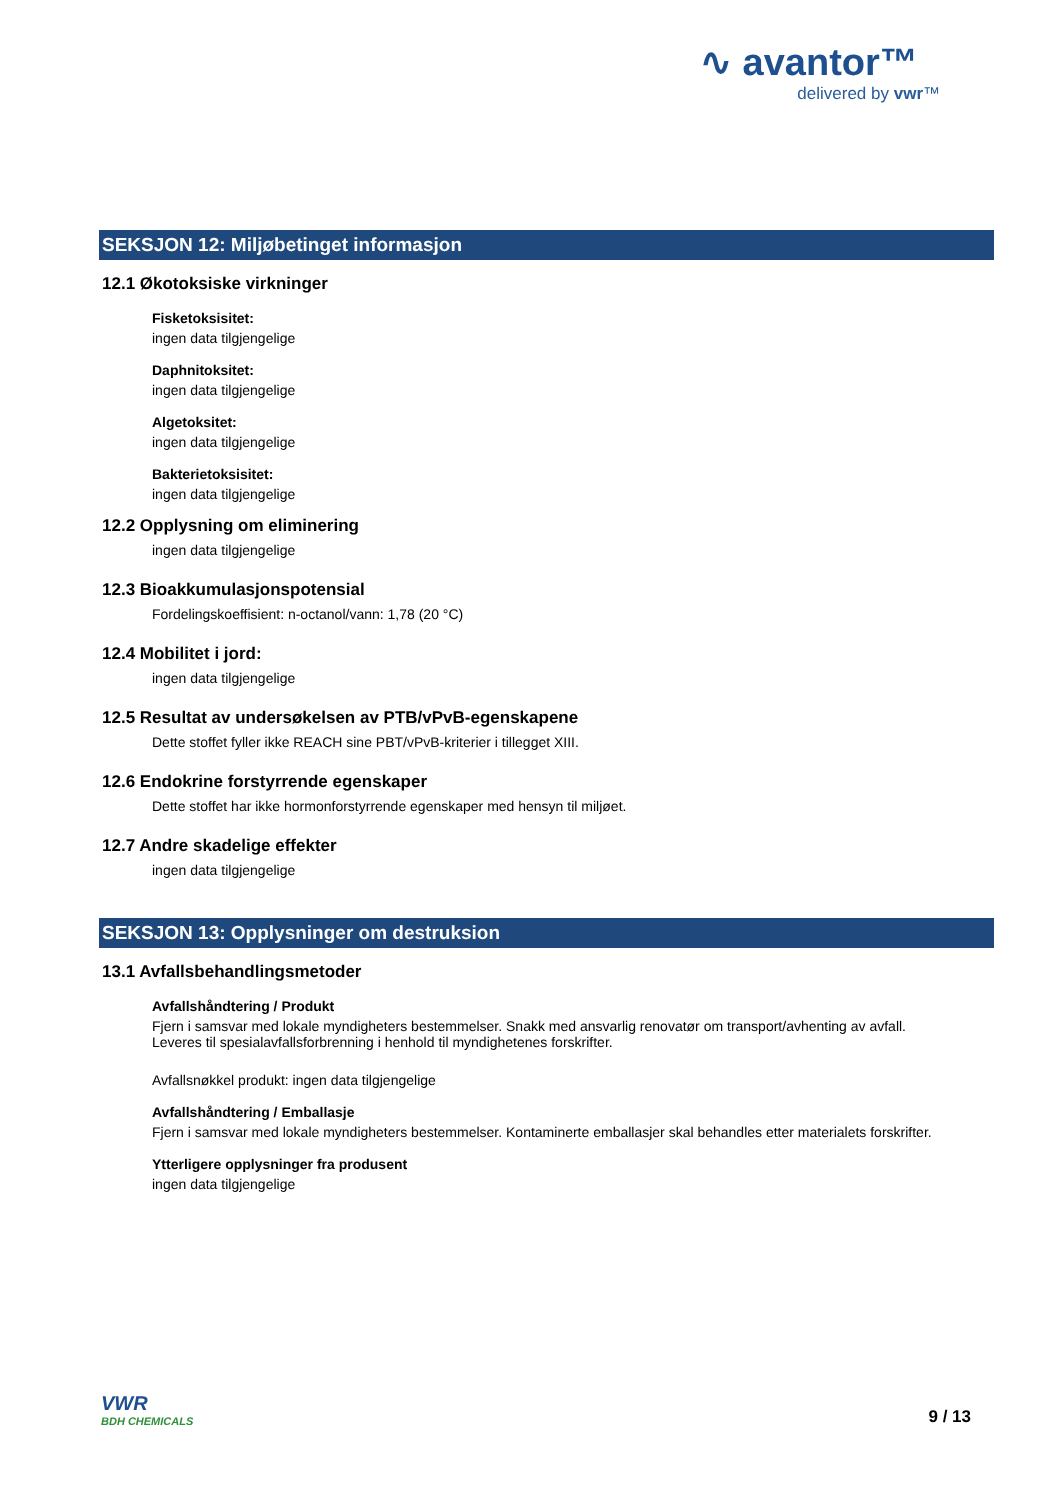∿ avantor™
delivered by vwr™
SEKSJON 12: Miljøbetinget informasjon
12.1 Økotoksiske virkninger
Fisketoksisitet:
ingen data tilgjengelige
Daphnitoksitet:
ingen data tilgjengelige
Algetoksitet:
ingen data tilgjengelige
Bakterietoksisitet:
ingen data tilgjengelige
12.2 Opplysning om eliminering
ingen data tilgjengelige
12.3 Bioakkumulasjonspotensial
Fordelingskoeffisient: n-octanol/vann: 1,78 (20 °C)
12.4 Mobilitet i jord:
ingen data tilgjengelige
12.5 Resultat av undersøkelsen av PTB/vPvB-egenskapene
Dette stoffet fyller ikke REACH sine PBT/vPvB-kriterier i tillegget XIII.
12.6 Endokrine forstyrrende egenskaper
Dette stoffet har ikke hormonforstyrrende egenskaper med hensyn til miljøet.
12.7 Andre skadelige effekter
ingen data tilgjengelige
SEKSJON 13: Opplysninger om destruksion
13.1 Avfallsbehandlingsmetoder
Avfallshåndtering / Produkt
Fjern i samsvar med lokale myndigheters bestemmelser. Snakk med ansvarlig renovatør om transport/avhenting av avfall.
Leveres til spesialavfallsforbrenning i henhold til myndighetenes forskrifter.
Avfallsnøkkel produkt: ingen data tilgjengelige
Avfallshåndtering / Emballasje
Fjern i samsvar med lokale myndigheters bestemmelser. Kontaminerte emballasjer skal behandles etter materialets forskrifter.
Ytterligere opplysninger fra produsent
ingen data tilgjengelige
VWR
BDH CHEMICALS
9 / 13